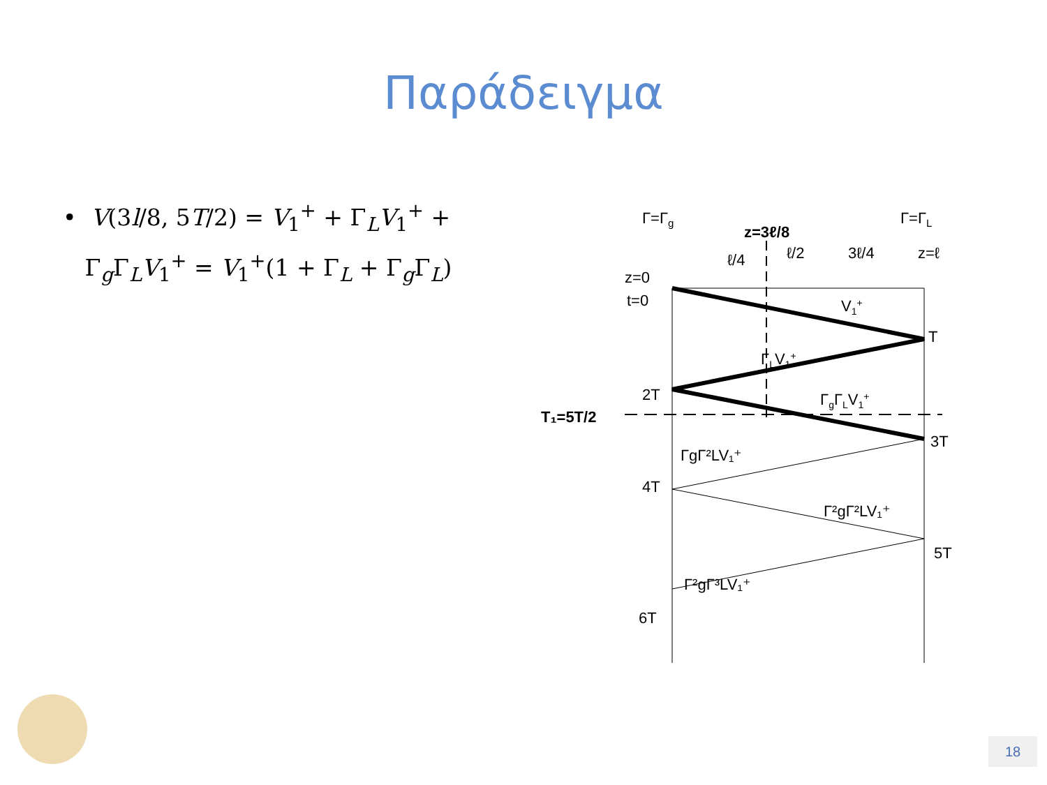Παράδειγμα
• V(3l/8, 5T/2) = V<sub>1</sub><sup>+</sup> + Γ<sub>L</sub>V<sub>1</sub><sup>+</sup> +
Γ<sub>g</sub>Γ<sub>L</sub>V<sub>1</sub><sup>+</sup> = V<sub>1</sub><sup>+</sup>(1 + Γ<sub>L</sub> + Γ<sub>g</sub>Γ<sub>L</sub>)
Γ=Γg
Γ=ΓL
z=3ℓ/8
ℓ/4
ℓ/2
3ℓ/4
z=ℓ
z=0
t=0
V1+
T
ΓLV1+
2T
T₁=5T/2
ΓgΓLV1+
3T
ΓgΓ²LV₁⁺
4T
Γ²gΓ²LV₁⁺
5T
Γ²gΓ³LV₁⁺
6T
18